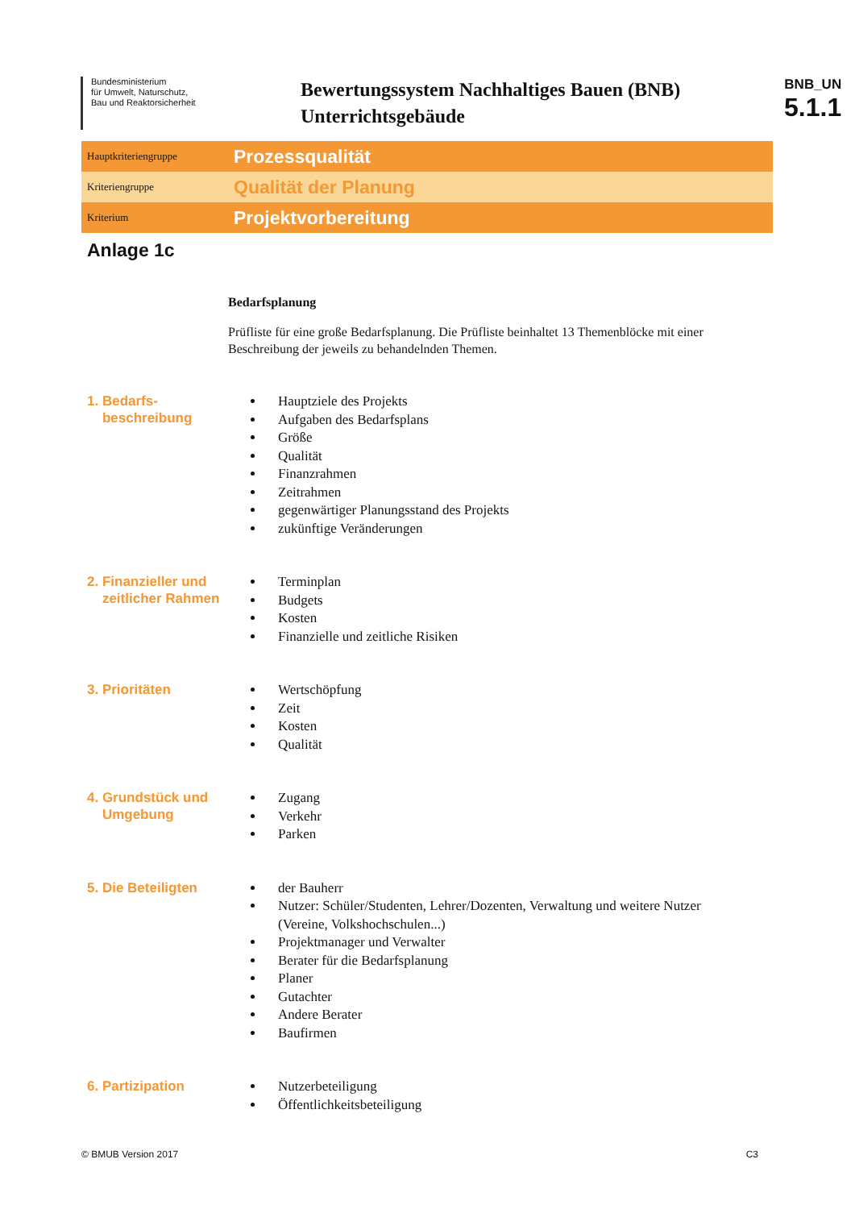Bundesministerium
für Umwelt, Naturschutz,
Bau und Reaktorsicherheit
Bewertungssystem Nachhaltiges Bauen (BNB)
Unterrichtsgebäude
BNB_UN
5.1.1
Hauptkriteriengruppe Prozessqualität
Kriteriengruppe Qualität der Planung
Kriterium Projektvorbereitung
Anlage 1c
Bedarfsplanung
Prüfliste für eine große Bedarfsplanung. Die Prüfliste beinhaltet 13 Themenblöcke mit einer Beschreibung der jeweils zu behandelnden Themen.
1. Bedarfs-
beschreibung
Hauptziele des Projekts
Aufgaben des Bedarfsplans
Größe
Qualität
Finanzrahmen
Zeitrahmen
gegenwärtiger Planungsstand des Projekts
zukünftige Veränderungen
2. Finanzieller und
zeitlicher Rahmen
Terminplan
Budgets
Kosten
Finanzielle und zeitliche Risiken
3. Prioritäten
Wertschöpfung
Zeit
Kosten
Qualität
4. Grundstück und
Umgebung
Zugang
Verkehr
Parken
5. Die Beteiligten
der Bauherr
Nutzer: Schüler/Studenten, Lehrer/Dozenten, Verwaltung und weitere Nutzer (Vereine, Volkshochschulen...)
Projektmanager und Verwalter
Berater für die Bedarfsplanung
Planer
Gutachter
Andere Berater
Baufirmen
6. Partizipation
Nutzerbeteiligung
Öffentlichkeitsbeteiligung
© BMUB Version 2017 C3